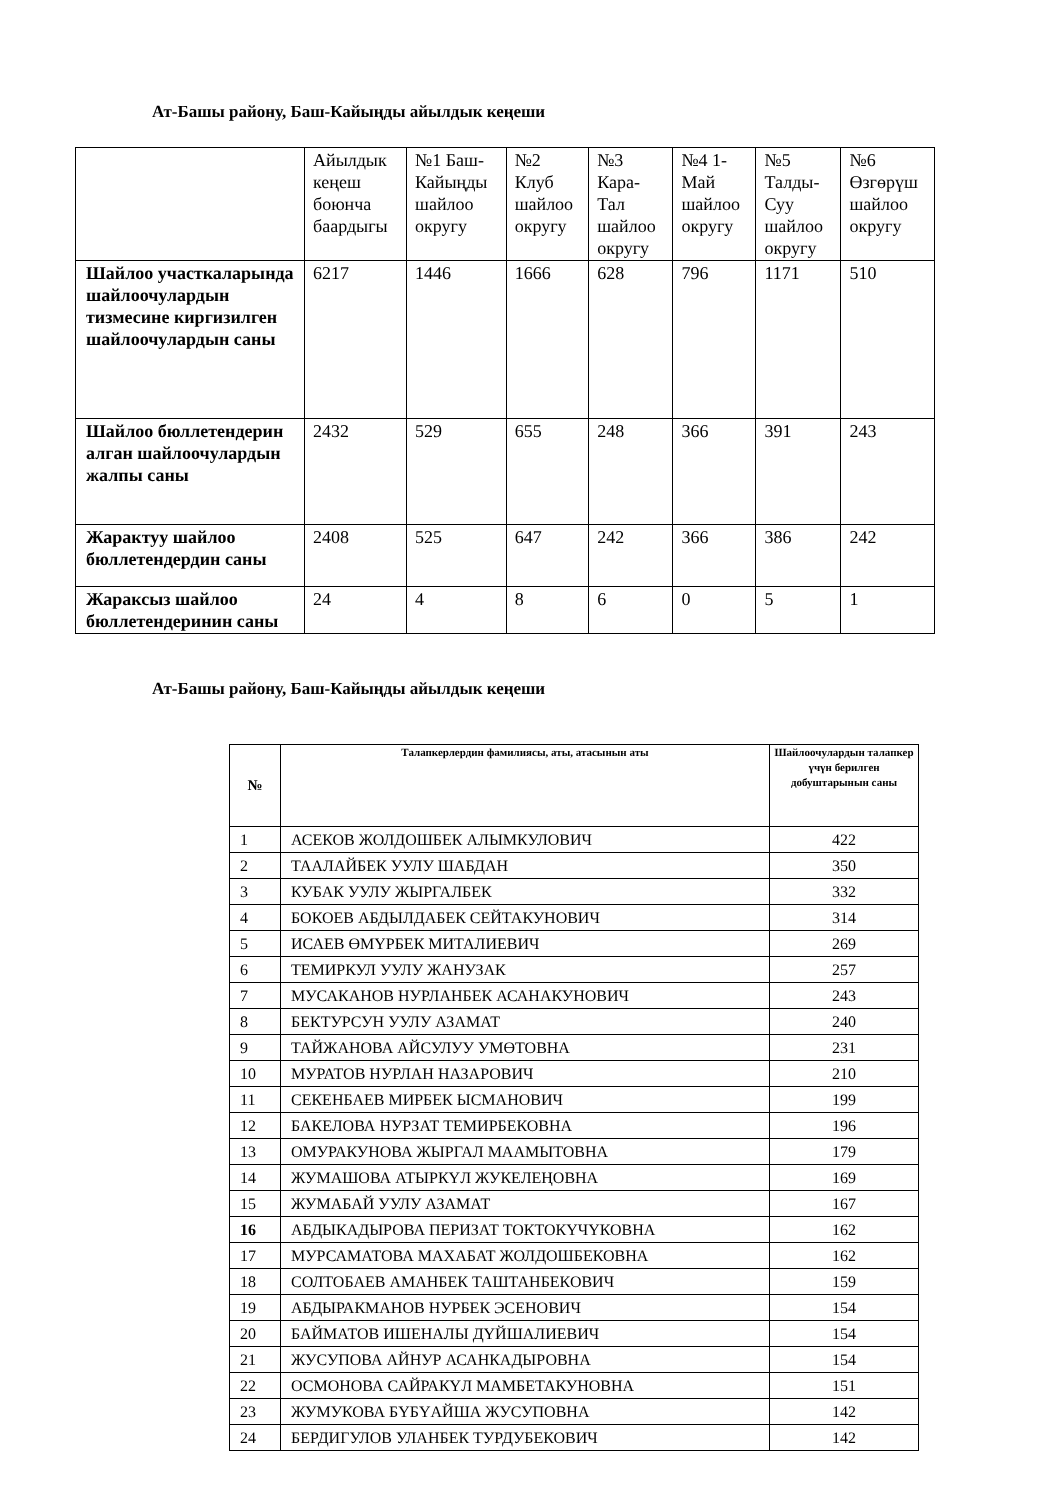Ат-Башы району, Баш-Кайыңды айылдык кеңеши
| | Айылдык кеңеш боюнча баардыгы | №1 Баш-Кайыңды шайлоо округу | №2 Клуб шайлоо округу | №3 Кара-Тал шайлоо округу | №4 1-Май шайлоо округу | №5 Талды-Суу шайлоо округу | №6 Өзгөрүш шайлоо округу |
| Шайлоо участкаларында шайлоочулардын тизмесине киргизилген шайлоочулардын саны | 6217 | 1446 | 1666 | 628 | 796 | 1171 | 510 |
| Шайлоо бюллетендерин алган шайлоочулардын жалпы саны | 2432 | 529 | 655 | 248 | 366 | 391 | 243 |
| Жарактуу шайлоо бюллетендердин саны | 2408 | 525 | 647 | 242 | 366 | 386 | 242 |
| Жараксыз шайлоо бюллетендеринин саны | 24 | 4 | 8 | 6 | 0 | 5 | 1 |
Ат-Башы району, Баш-Кайыңды айылдык кеңеши
| № | Талапкерлердин фамилиясы, аты, атасынын аты | Шайлоочулардын талапкер үчүн берилген добуштарынын саны |
| --- | --- | --- |
| 1 | АСЕКОВ ЖОЛДОШБЕК АЛЫМКУЛОВИЧ | 422 |
| 2 | ТААЛАЙБЕК УУЛУ ШАБДАН | 350 |
| 3 | КУБАК УУЛУ ЖЫРГАЛБЕК | 332 |
| 4 | БОКОЕВ АБДЫЛДАБЕК СЕЙТАКУНОВИЧ | 314 |
| 5 | ИСАЕВ ӨМҮРБЕК МИТАЛИЕВИЧ | 269 |
| 6 | ТЕМИРКУЛ УУЛУ ЖАНУЗАК | 257 |
| 7 | МУСАКАНОВ НУРЛАНБЕК АСАНАКУНОВИЧ | 243 |
| 8 | БЕКТУРСУН УУЛУ АЗАМАТ | 240 |
| 9 | ТАЙЖАНОВА АЙСУЛУУ УМӨТОВНА | 231 |
| 10 | МУРАТОВ НУРЛАН НАЗАРОВИЧ | 210 |
| 11 | СЕКЕНБАЕВ МИРБЕК ЫСМАНОВИЧ | 199 |
| 12 | БАКЕЛОВА НУРЗАТ ТЕМИРБЕКОВНА | 196 |
| 13 | ОМУРАКУНОВА ЖЫРГАЛ МААМЫТОВНА | 179 |
| 14 | ЖУМАШОВА АТЫРКҮЛ ЖУКЕЛЕҢОВНА | 169 |
| 15 | ЖУМАБАЙ УУЛУ АЗАМАТ | 167 |
| 16 | АБДЫКАДЫРОВА ПЕРИЗАТ ТОКТОКҮЧҮКОВНА | 162 |
| 17 | МУРСАМАТОВА МАХАБАТ ЖОЛДОШБЕКОВНА | 162 |
| 18 | СОЛТОБАЕВ АМАНБЕК ТАШТАНБЕКОВИЧ | 159 |
| 19 | АБДЫРАКМАНОВ НУРБЕК ЭСЕНОВИЧ | 154 |
| 20 | БАЙМАТОВ ИШЕНАЛЫ ДҮЙШАЛИЕВИЧ | 154 |
| 21 | ЖУСУПОВА АЙНУР АСАНКАДЫРОВНА | 154 |
| 22 | ОСМОНОВА САЙРАКҮЛ МАМБЕТАКУНОВНА | 151 |
| 23 | ЖУМУКОВА БҮБҮАЙША ЖУСУПОВНА | 142 |
| 24 | БЕРДИГУЛОВ УЛАНБЕК ТУРДУБЕКОВИЧ | 142 |